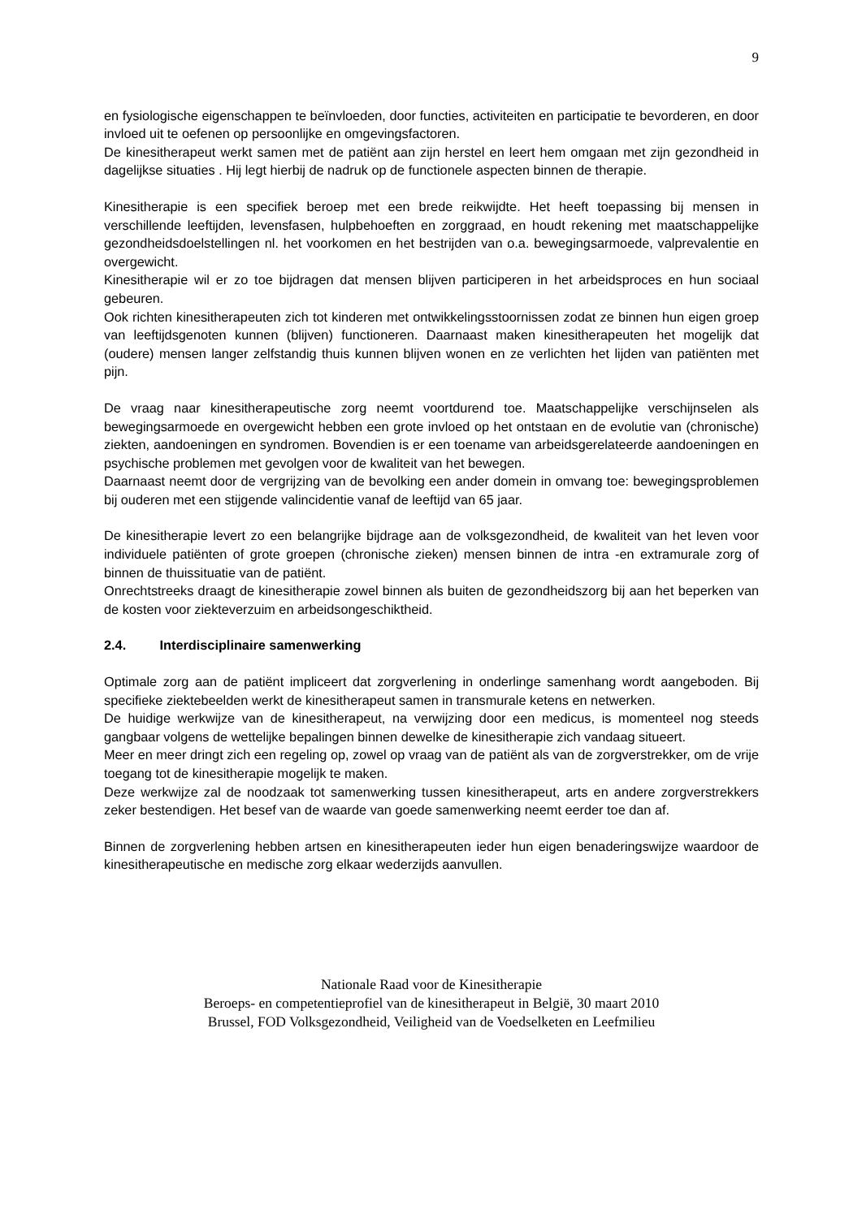9
en fysiologische eigenschappen te beïnvloeden, door functies, activiteiten en participatie te bevorderen, en door invloed uit te oefenen op persoonlijke en omgevingsfactoren.
De kinesitherapeut werkt samen met de patiënt aan zijn herstel en leert hem omgaan met zijn gezondheid in dagelijkse situaties . Hij legt hierbij de nadruk op de functionele aspecten binnen de therapie.
Kinesitherapie is een specifiek beroep met een brede reikwijdte. Het heeft toepassing bij mensen in verschillende leeftijden, levensfasen, hulpbehoeften en zorggraad, en houdt rekening met maatschappelijke gezondheidsdoelstellingen nl. het voorkomen en het bestrijden van o.a. bewegingsarmoede, valprevalentie en overgewicht.
Kinesitherapie wil er zo toe bijdragen dat mensen blijven participeren in het arbeidsproces en hun sociaal gebeuren.
Ook richten kinesitherapeuten zich tot kinderen met ontwikkelingsstoornissen zodat ze binnen hun eigen groep van leeftijdsgenoten kunnen (blijven) functioneren. Daarnaast maken kinesitherapeuten het mogelijk dat (oudere) mensen langer zelfstandig thuis kunnen blijven wonen en ze verlichten het lijden van patiënten met pijn.
De vraag naar kinesitherapeutische zorg neemt voortdurend toe. Maatschappelijke verschijnselen als bewegingsarmoede en overgewicht hebben een grote invloed op het ontstaan en de evolutie van (chronische) ziekten, aandoeningen en syndromen. Bovendien is er een toename van arbeidsgerelateerde aandoeningen en psychische problemen met gevolgen voor de kwaliteit van het bewegen.
Daarnaast neemt door de vergrijzing van de bevolking een ander domein in omvang toe: bewegingsproblemen bij ouderen met een stijgende valincidentie vanaf de leeftijd van 65 jaar.
De kinesitherapie levert zo een belangrijke bijdrage aan de volksgezondheid, de kwaliteit van het leven voor individuele patiënten of grote groepen (chronische zieken) mensen binnen de intra -en extramurale zorg of binnen de thuissituatie van de patiënt.
Onrechtstreeks draagt de kinesitherapie zowel binnen als buiten de gezondheidszorg bij aan het beperken van de kosten voor ziekteverzuim en arbeidsongeschiktheid.
2.4. Interdisciplinaire samenwerking
Optimale zorg aan de patiënt impliceert dat zorgverlening in onderlinge samenhang wordt aangeboden. Bij specifieke ziektebeelden werkt de kinesitherapeut samen in transmurale ketens en netwerken.
De huidige werkwijze van de kinesitherapeut, na verwijzing door een medicus, is momenteel nog steeds gangbaar volgens de wettelijke bepalingen binnen dewelke de kinesitherapie zich vandaag situeert.
Meer en meer dringt zich een regeling op, zowel op vraag van de patiënt als van de zorgverstrekker, om de vrije toegang tot de kinesitherapie mogelijk te maken.
Deze werkwijze zal de noodzaak tot samenwerking tussen kinesitherapeut, arts en andere zorgverstrekkers zeker bestendigen. Het besef van de waarde van goede samenwerking neemt eerder toe dan af.
Binnen de zorgverlening hebben artsen en kinesitherapeuten ieder hun eigen benaderingswijze waardoor de kinesitherapeutische en medische zorg elkaar wederzijds aanvullen.
Nationale Raad voor de Kinesitherapie
Beroeps- en competentieprofiel van de kinesitherapeut in België, 30 maart 2010
Brussel, FOD Volksgezondheid, Veiligheid van de Voedselketen en Leefmilieu